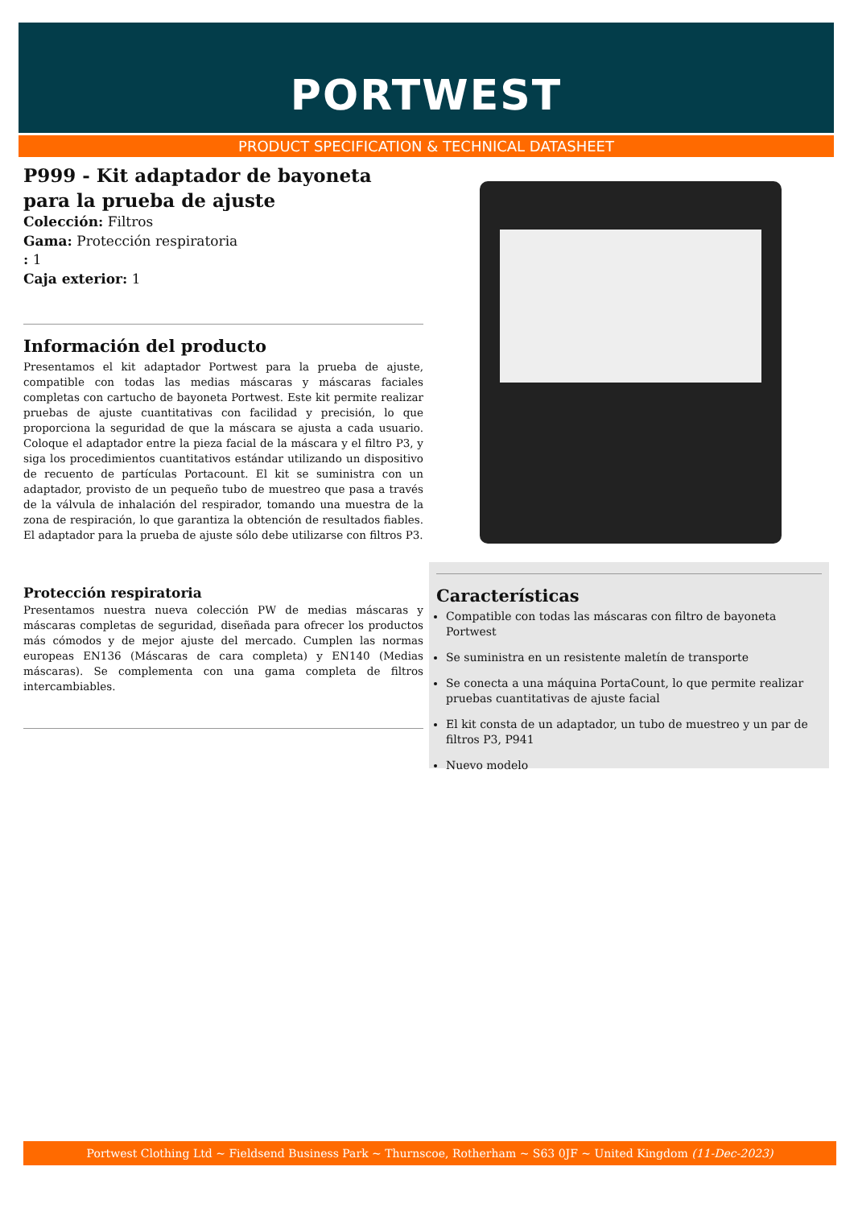PORTWEST
PRODUCT SPECIFICATION & TECHNICAL DATASHEET
P999 - Kit adaptador de bayoneta para la prueba de ajuste
Colección: Filtros
Gama: Protección respiratoria
: 1
Caja exterior: 1
Información del producto
Presentamos el kit adaptador Portwest para la prueba de ajuste, compatible con todas las medias máscaras y máscaras faciales completas con cartucho de bayoneta Portwest. Este kit permite realizar pruebas de ajuste cuantitativas con facilidad y precisión, lo que proporciona la seguridad de que la máscara se ajusta a cada usuario. Coloque el adaptador entre la pieza facial de la máscara y el filtro P3, y siga los procedimientos cuantitativos estándar utilizando un dispositivo de recuento de partículas Portacount. El kit se suministra con un adaptador, provisto de un pequeño tubo de muestreo que pasa a través de la válvula de inhalación del respirador, tomando una muestra de la zona de respiración, lo que garantiza la obtención de resultados fiables. El adaptador para la prueba de ajuste sólo debe utilizarse con filtros P3.
Protección respiratoria
Presentamos nuestra nueva colección PW de medias máscaras y máscaras completas de seguridad, diseñada para ofrecer los productos más cómodos y de mejor ajuste del mercado. Cumplen las normas europeas EN136 (Máscaras de cara completa) y EN140 (Medias máscaras). Se complementa con una gama completa de filtros intercambiables.
Características
Compatible con todas las máscaras con filtro de bayoneta Portwest
Se suministra en un resistente maletín de transporte
Se conecta a una máquina PortaCount, lo que permite realizar pruebas cuantitativas de ajuste facial
El kit consta de un adaptador, un tubo de muestreo y un par de filtros P3, P941
Nuevo modelo
Portwest Clothing Ltd ~ Fieldsend Business Park ~ Thurnscoe, Rotherham ~ S63 0JF ~ United Kingdom (11-Dec-2023)